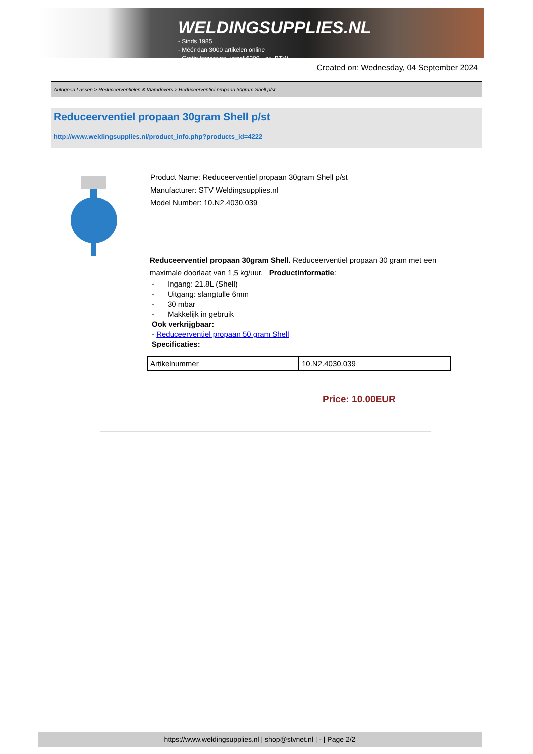WELDINGSUPPLIES.NL
- Sinds 1985
- Méér dan 3000 artikelen online
- Gratis bezorging, vanaf €200,--ex. BTW
Created on: Wednesday, 04 September 2024
Autogeen Lassen > Reduceerventielen & Vlamdovers > Reduceerventiel propaan 30gram Shell p/st
Reduceerventiel propaan 30gram Shell p/st
http://www.weldingsupplies.nl/product_info.php?products_id=4222
Product Name: Reduceerventiel propaan 30gram Shell p/st
Manufacturer: STV Weldingsupplies.nl
Model Number: 10.N2.4030.039
Reduceerventiel propaan 30gram Shell. Reduceerventiel propaan 30 gram met een maximale doorlaat van 1,5 kg/uur. Productinformatie:
- Ingang: 21.8L (Shell)
- Uitgang: slangtulle 6mm
- 30 mbar
- Makkelijk in gebruik
Ook verkrijgbaar:
- Reduceerventiel propaan 50 gram Shell
Specificaties:
| Artikelnummer | 10.N2.4030.039 |
Price: 10.00EUR
https://www.weldingsupplies.nl | shop@stvnet.nl | - | Page 2/2